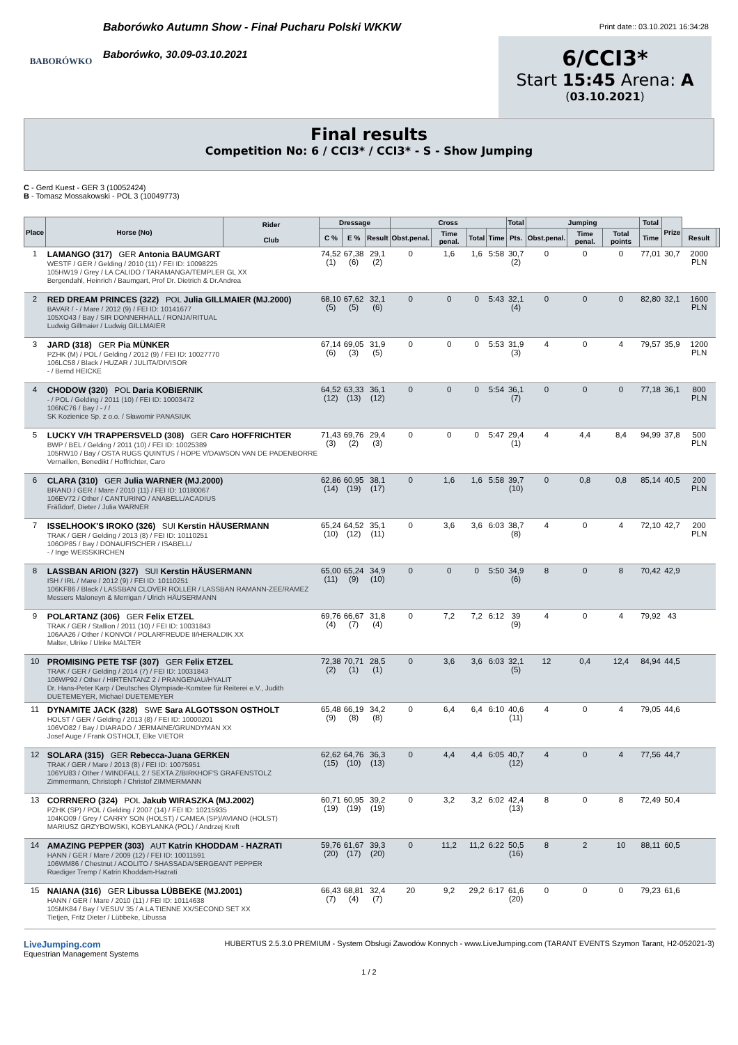BABORÓWKO
Baborówko Autumn Show - Finał Pucharu Polski WKKW
Baborówko, 30.09-03.10.2021
Print date:: 03.10.2021 16:34:28
6/CCI3*
Start 15:45 Arena: A
(03.10.2021)
Final results
Competition No: 6 / CCI3* / CCI3* - S - Show Jumping
C - Gerd Kuest - GER 3 (10052424)
B - Tomasz Mossakowski - POL 3 (10049773)
| Place | Horse (No) | Rider Club | Dressage | | | Cross | | | | Total | Jumping | | | Total | Prize | | |
| --- | --- | --- | --- | --- | --- | --- | --- | --- | --- | --- | --- | --- | --- | --- | --- | --- | --- |
| | | | C % | E % | Result | Obst.penal. | Time penal. | Total | Time | Pts. | Obst.penal. | Time penal. | Total points | Time | | Result | |
| 1 | LAMANGO (317) GER Antonia BAUMGART WESTF / GER / Gelding / 2010 (11) / FEI ID: 10098225 105HW19 / Grey / LA CALIDO / TARAMANGA/TEMPLER GL XX Bergendahl, Heinrich / Baumgart, Prof Dr. Dietrich & Dr.Andrea | | 74,52 (1) | 67,38 (6) | 29,1 (2) | 0 | 1,6 | 1,6 | 5:58 | 30,7 (2) | 0 | 0 | 0 | 77,01 | 30,7 | 2000 PLN | |
| 2 | RED DREAM PRINCES (322) POL Julia GILLMAIER (MJ.2000) BAVAR / - / Mare / 2012 (9) / FEI ID: 10141677 105XO43 / Bay / SIR DONNERHALL / RONJA/RITUAL Ludwig Gillmaier / Ludwig GILLMAIER | | 68,10 (5) | 67,62 (5) | 32,1 (6) | 0 | 0 | 0 | 5:43 | 32,1 (4) | 0 | 0 | 0 | 82,80 | 32,1 | 1600 PLN | |
| 3 | JARD (318) GER Pia MÜNKER PZHK (M) / POL / Gelding / 2012 (9) / FEI ID: 10027770 106LC58 / Black / HUZAR / JULITA/DIVISOR - / Bernd HEICKE | | 67,14 (6) | 69,05 (3) | 31,9 (5) | 0 | 0 | 0 | 5:53 | 31,9 (3) | 4 | 0 | 4 | 79,57 | 35,9 | 1200 PLN | |
| 4 | CHODOW (320) POL Daria KOBIERNIK - / POL / Gelding / 2011 (10) / FEI ID: 10003472 106NC76 / Bay / - / / SK Kozienice Sp. z o.o. / Sławomir PANASIUK | | 64,52 (12) | 63,33 (13) | 36,1 (12) | 0 | 0 | 0 | 5:54 | 36,1 (7) | 0 | 0 | 0 | 77,18 | 36,1 | 800 PLN | |
| 5 | LUCKY V/H TRAPPERSVELD (308) GER Caro HOFFRICHTER BWP / BEL / Gelding / 2011 (10) / FEI ID: 10025389 105RW10 / Bay / OSTA RUGS QUINTUS / HOPE V/DAWSON VAN DE PADENBORRE Vernaillen, Benedikt / Hoffrichter, Caro | | 71,43 (3) | 69,76 (2) | 29,4 (3) | 0 | 0 | 0 | 5:47 | 29,4 (1) | 4 | 4,4 | 8,4 | 94,99 | 37,8 | 500 PLN | |
| 6 | CLARA (310) GER Julia WARNER (MJ.2000) BRAND / GER / Mare / 2010 (11) / FEI ID: 10180067 106EV72 / Other / CANTURINO / ANABELL/ACADIUS Fräßdorf, Dieter / Julia WARNER | | 62,86 (14) | 60,95 (19) | 38,1 (17) | 0 | 1,6 | 1,6 | 5:58 | 39,7 (10) | 0 | 0,8 | 0,8 | 85,14 | 40,5 | 200 PLN | |
| 7 | ISSELHOOK'S IROKO (326) SUI Kerstin HÄUSERMANN TRAK / GER / Gelding / 2013 (8) / FEI ID: 10110251 106OP85 / Bay / DONAUFISCHER / ISABELL/ - / Inge WEISSKIRCHEN | | 65,24 (10) | 64,52 (12) | 35,1 (11) | 0 | 3,6 | 3,6 | 6:03 | 38,7 (8) | 4 | 0 | 4 | 72,10 | 42,7 | 200 PLN | |
| 8 | LASSBAN ARION (327) SUI Kerstin HÄUSERMANN ISH / IRL / Mare / 2012 (9) / FEI ID: 10110251 106KF86 / Black / LASSBAN CLOVER ROLLER / LASSBAN RAMANN-ZEE/RAMEZ Messers Maloneyn & Merrigan / Ulrich HÄUSERMANN | | 65,00 (11) | 65,24 (9) | 34,9 (10) | 0 | 0 | 0 | 5:50 | 34,9 (6) | 8 | 0 | 8 | 70,42 | 42,9 | | |
| 9 | POLARTANZ (306) GER Felix ETZEL TRAK / GER / Stallion / 2011 (10) / FEI ID: 10031843 106AA26 / Other / KONVOI / POLARFREUDE II/HERALDIK XX Malter, Ulrike / Ulrike MALTER | | 69,76 (4) | 66,67 (7) | 31,8 (4) | 0 | 7,2 | 7,2 | 6:12 | 39 (9) | 4 | 0 | 4 | 79,92 | 43 | | |
| 10 | PROMISING PETE TSF (307) GER Felix ETZEL TRAK / GER / Gelding / 2014 (7) / FEI ID: 10031843 106WP92 / Other / HIRTENTANZ 2 / PRANGENAU/HYALIT Dr. Hans-Peter Karp / Deutsches Olympiade-Komitee für Reiterei e.V., Judith DUETEMEYER, Michael DUETEMEYER | | 72,38 (2) | 70,71 (1) | 28,5 (1) | 0 | 3,6 | 3,6 | 6:03 | 32,1 (5) | 12 | 0,4 | 12,4 | 84,94 | 44,5 | | |
| 11 | DYNAMITE JACK (328) SWE Sara ALGOTSSON OSTHOLT HOLST / GER / Gelding / 2013 (8) / FEI ID: 10000201 106VO82 / Bay / DIARADO / JERMAINE/GRUNDYMAN XX Josef Auge / Frank OSTHOLT, Elke VIETOR | | 65,48 (9) | 66,19 (8) | 34,2 (8) | 0 | 6,4 | 6,4 | 6:10 | 40,6 (11) | 4 | 0 | 4 | 79,05 | 44,6 | | |
| 12 | SOLARA (315) GER Rebecca-Juana GERKEN TRAK / GER / Mare / 2013 (8) / FEI ID: 10075951 106YU83 / Other / WINDFALL 2 / SEXTA Z/BIRKHOF'S GRAFENSTOLZ Zimmermann, Christoph / Christof ZIMMERMANN | | 62,62 (15) | 64,76 (10) | 36,3 (13) | 0 | 4,4 | 4,4 | 6:05 | 40,7 (12) | 4 | 0 | 4 | 77,56 | 44,7 | | |
| 13 | CORRNERO (324) POL Jakub WIRASZKA (MJ.2002) PZHK (SP) / POL / Gelding / 2007 (14) / FEI ID: 10215935 104KO09 / Grey / CARRY SON (HOLST) / CAMEA (SP)/AVIANO (HOLST) MARIUSZ GRZYBOWSKI, KOBYLANKA (POL) / Andrzej Kreft | | 60,71 (19) | 60,95 (19) | 39,2 (19) | 0 | 3,2 | 3,2 | 6:02 | 42,4 (13) | 8 | 0 | 8 | 72,49 | 50,4 | | |
| 14 | AMAZING PEPPER (303) AUT Katrin KHODDAM - HAZRATI HANN / GER / Mare / 2009 (12) / FEI ID: 10011591 106WM86 / Chestnut / ACOLITO / SHASSADA/SERGEANT PEPPER Ruediger Tremp / Katrin Khoddam-Hazrati | | 59,76 (20) | 61,67 (17) | 39,3 (20) | 0 | 11,2 | 11,2 | 6:22 | 50,5 (16) | 8 | 2 | 10 | 88,11 | 60,5 | | |
| 15 | NAIANA (316) GER Libussa LÜBBEKE (MJ.2001) HANN / GER / Mare / 2010 (11) / FEI ID: 10114638 105MK84 / Bay / VESUV 35 / A LA TIENNE XX/SECOND SET XX Tietjen, Fritz Dieter / Lübbeke, Libussa | | 66,43 (7) | 68,81 (4) | 32,4 (7) | 20 | 9,2 | 29,2 | 6:17 | 61,6 (20) | 0 | 0 | 0 | 79,23 | 61,6 | | |
LiveJumping.com
Equestrian Management Systems
HUBERTUS 2.5.3.0 PREMIUM - System Obsługi Zawodów Konnych - www.LiveJumping.com (TARANT EVENTS Szymon Tarant, H2-052021-3)
1 / 2